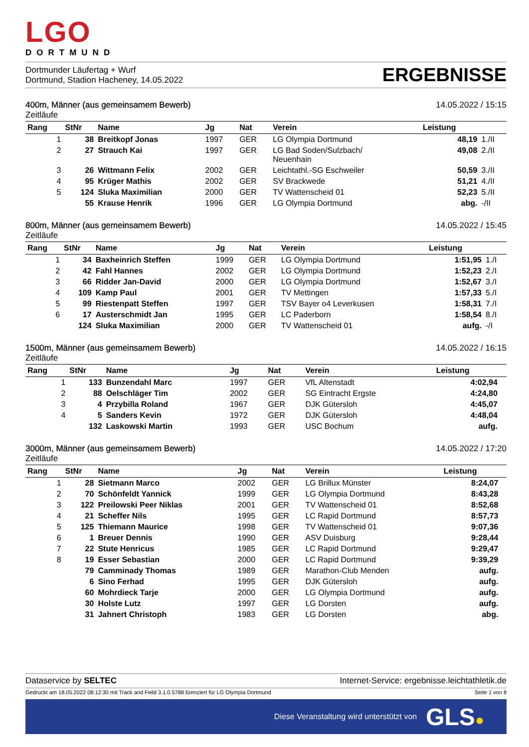LGO
DORTMUND
Dortmunder Läufertag + Wurf
Dortmund, Stadion Hacheney, 14.05.2022
ERGEBNISSE
400m, Männer (aus gemeinsamem Bewerb) 14.05.2022 / 15:15
Zeitläufe
| Rang | StNr | Name | Jg | Nat | Verein | Leistung | |
| --- | --- | --- | --- | --- | --- | --- | --- |
| 1 | 38 | Breitkopf Jonas | 1997 | GER | LG Olympia Dortmund | 48,19 | 1./II |
| 2 | 27 | Strauch Kai | 1997 | GER | LG Bad Soden/Sulzbach/ Neuenhain | 49,08 | 2./II |
| 3 | 26 | Wittmann Felix | 2002 | GER | Leichtathl.-SG Eschweiler | 50,59 | 3./II |
| 4 | 95 | Krüger Mathis | 2002 | GER | SV Brackwede | 51,21 | 4./II |
| 5 | 124 | Sluka Maximilian | 2000 | GER | TV Wattenscheid 01 | 52,23 | 5./II |
| | 55 | Krause Henrik | 1996 | GER | LG Olympia Dortmund | abg. | -/II |
800m, Männer (aus gemeinsamem Bewerb) 14.05.2022 / 15:45
Zeitläufe
| Rang | StNr | Name | Jg | Nat | Verein | Leistung | |
| --- | --- | --- | --- | --- | --- | --- | --- |
| 1 | 34 | Baxheinrich Steffen | 1999 | GER | LG Olympia Dortmund | 1:51,95 | 1./I |
| 2 | 42 | Fahl Hannes | 2002 | GER | LG Olympia Dortmund | 1:52,23 | 2./I |
| 3 | 66 | Ridder Jan-David | 2000 | GER | LG Olympia Dortmund | 1:52,67 | 3./I |
| 4 | 109 | Kamp Paul | 2001 | GER | TV Mettingen | 1:57,33 | 5./I |
| 5 | 99 | Riestenpatt Steffen | 1997 | GER | TSV Bayer o4 Leverkusen | 1:58,31 | 7./I |
| 6 | 17 | Austerschmidt Jan | 1995 | GER | LC Paderborn | 1:58,54 | 8./I |
| | 124 | Sluka Maximilian | 2000 | GER | TV Wattenscheid 01 | aufg. | -/I |
1500m, Männer (aus gemeinsamem Bewerb) 14.05.2022 / 16:15
Zeitläufe
| Rang | StNr | Name | Jg | Nat | Verein | Leistung | |
| --- | --- | --- | --- | --- | --- | --- | --- |
| 1 | 133 | Bunzendahl Marc | 1997 | GER | VfL Altenstadt | 4:02,94 | |
| 2 | 88 | Oelschläger Tim | 2002 | GER | SG Eintracht Ergste | 4:24,80 | |
| 3 | 4 | Przybilla Roland | 1967 | GER | DJK Gütersloh | 4:45,07 | |
| 4 | 5 | Sanders Kevin | 1972 | GER | DJK Gütersloh | 4:48,04 | |
| | 132 | Laskowski Martin | 1993 | GER | USC Bochum | aufg. | |
3000m, Männer (aus gemeinsamem Bewerb) 14.05.2022 / 17:20
Zeitläufe
| Rang | StNr | Name | Jg | Nat | Verein | Leistung | |
| --- | --- | --- | --- | --- | --- | --- | --- |
| 1 | 28 | Sietmann Marco | 2002 | GER | LG Brillux Münster | 8:24,07 | |
| 2 | 70 | Schönfeldt Yannick | 1999 | GER | LG Olympia Dortmund | 8:43,28 | |
| 3 | 122 | Preilowski Peer Niklas | 2001 | GER | TV Wattenscheid 01 | 8:52,68 | |
| 4 | 21 | Scheffer Nils | 1995 | GER | LC Rapid Dortmund | 8:57,73 | |
| 5 | 125 | Thiemann Maurice | 1998 | GER | TV Wattenscheid 01 | 9:07,36 | |
| 6 | 1 | Breuer Dennis | 1990 | GER | ASV Duisburg | 9:28,44 | |
| 7 | 22 | Stute Henricus | 1985 | GER | LC Rapid Dortmund | 9:29,47 | |
| 8 | 19 | Esser Sebastian | 2000 | GER | LC Rapid Dortmund | 9:39,29 | |
| | 79 | Camminady Thomas | 1989 | GER | Marathon-Club Menden | aufg. | |
| | 6 | Sino Ferhad | 1995 | GER | DJK Gütersloh | aufg. | |
| | 60 | Mohrdieck Tarje | 2000 | GER | LG Olympia Dortmund | aufg. | |
| | 30 | Holste Lutz | 1997 | GER | LG Dorsten | aufg. | |
| | 31 | Jahnert Christoph | 1983 | GER | LG Dorsten | abg. | |
Dataservice by SELTEC Internet-Service: ergebnisse.leichtathletik.de
Gedruckt am 18.05.2022 08:12:30 mit Track and Field 3.1.0.5788 lizenziert für LG Olympia Dortmund Seite 1 von 8
Diese Veranstaltung wird unterstützt von GLS ●